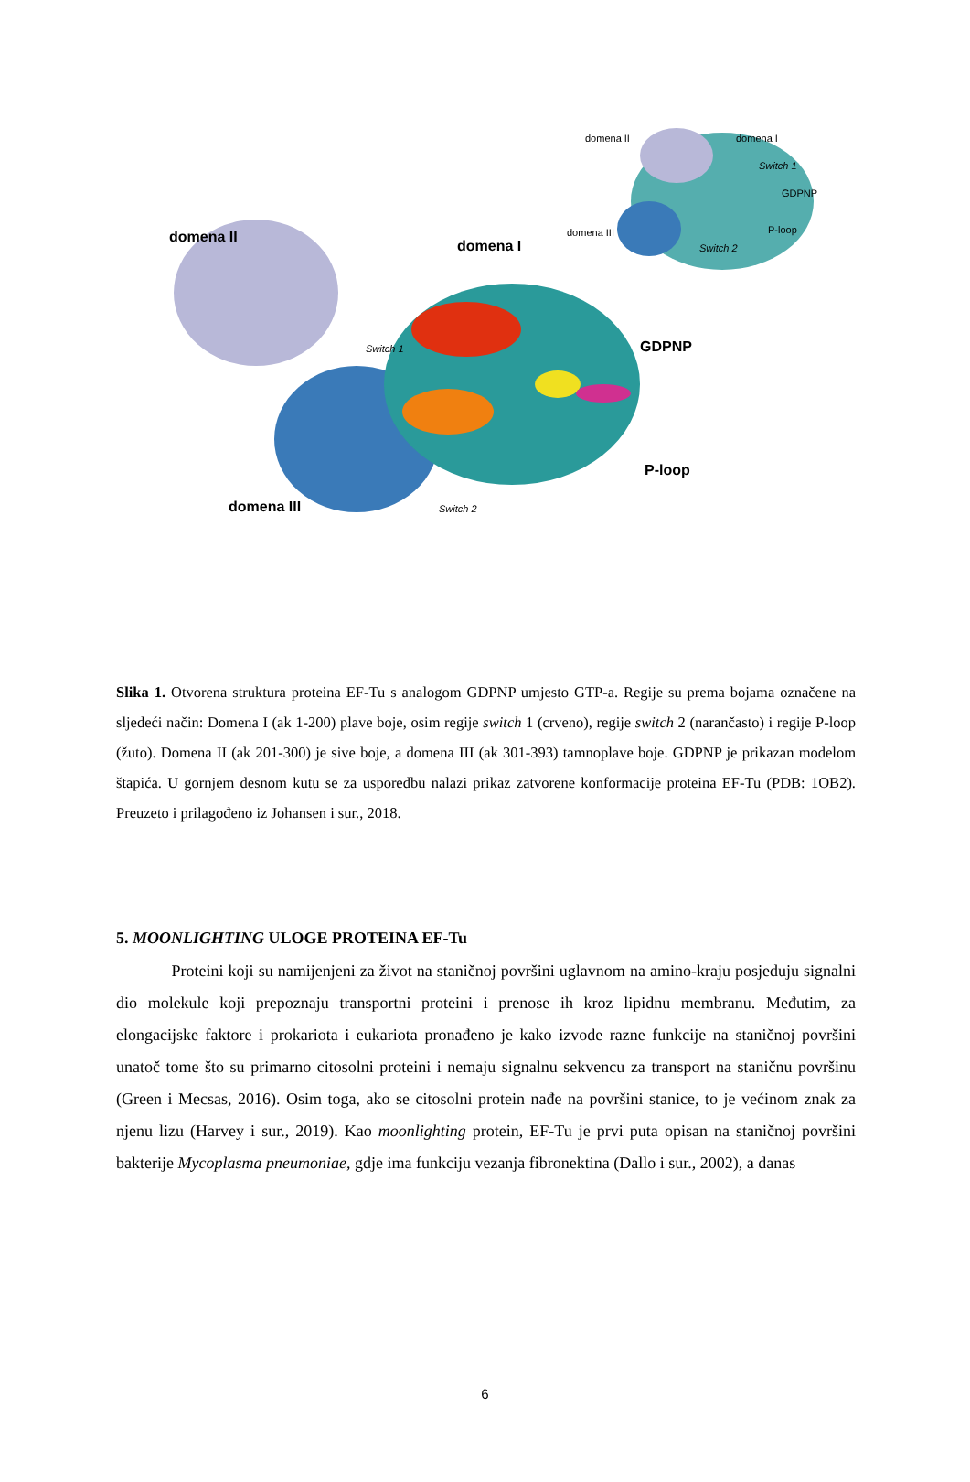domena II
domena I
Switch 1 GDPNP
P-loop
domena III Switch 2
domena II domena I
Switch 1
GDPNP
domena III P-loop
Switch 2
Slika 1. Otvorena struktura proteina EF-Tu s analogom GDPNP umjesto GTP-a. Regije su prema bojama označene na sljedeći način: Domena I (ak 1-200) plave boje, osim regije switch 1 (crveno), regije switch 2 (narančasto) i regije P-loop (žuto). Domena II (ak 201-300) je sive boje, a domena III (ak 301-393) tamnoplave boje. GDPNP je prikazan modelom štapića. U gornjem desnom kutu se za usporedbu nalazi prikaz zatvorene konformacije proteina EF-Tu (PDB: 1OB2). Preuzeto i prilagođeno iz Johansen i sur., 2018.
5. MOONLIGHTING ULOGE PROTEINA EF-Tu
Proteini koji su namijenjeni za život na staničnoj površini uglavnom na amino-kraju posjeduju signalni dio molekule koji prepoznaju transportni proteini i prenose ih kroz lipidnu membranu. Međutim, za elongacijske faktore i prokariota i eukariota pronađeno je kako izvode razne funkcije na staničnoj površini unatoč tome što su primarno citosolni proteini i nemaju signalnu sekvencu za transport na staničnu površinu (Green i Mecsas, 2016). Osim toga, ako se citosolni protein nađe na površini stanice, to je većinom znak za njenu lizu (Harvey i sur., 2019). Kao moonlighting protein, EF-Tu je prvi puta opisan na staničnoj površini bakterije Mycoplasma pneumoniae, gdje ima funkciju vezanja fibronektina (Dallo i sur., 2002), a danas
6